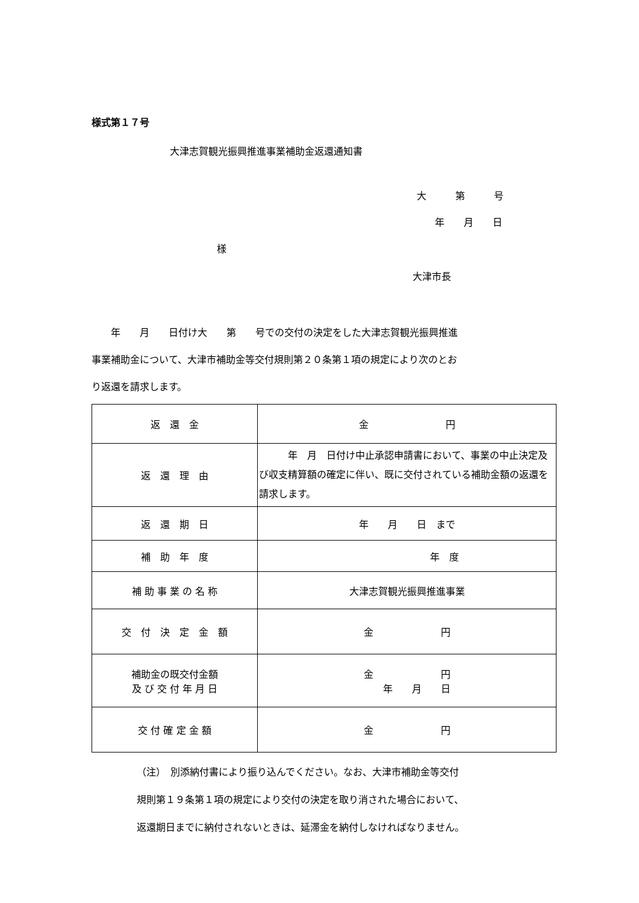様式第１７号
大津志賀観光振興推進事業補助金返還通知書
大　　　第　　　号
年　　月　　日
様
大津市長
　　年　　月　　日付け大　　第　　号での交付の決定をした大津志賀観光振興推進
事業補助金について、大津市補助金等交付規則第２０条第１項の規定により次のとお
り返還を請求します。
| 返 還 金 | 金 円 |
| 返 還 理 由 | 年 月 日付け中止承認申請書において、事業の中止決定及び収支精算額の確定に伴い、既に交付されている補助金額の返還を請求します。 |
| 返 還 期 日 | 年 月 日 まで |
| 補 助 年 度 | 年 度 |
| 補 助 事 業 の 名 称 | 大津志賀観光振興推進事業 |
| 交 付 決 定 金 額 | 金 円 |
| 補助金の既交付金額 及 び 交 付 年 月 日 | 金 円 年 月 日 |
| 交 付 確 定 金 額 | 金 円 |
（注）　別添納付書により振り込んでください。なお、大津市補助金等交付
規則第１９条第１項の規定により交付の決定を取り消された場合において、
返還期日までに納付されないときは、延滞金を納付しなければなりません。